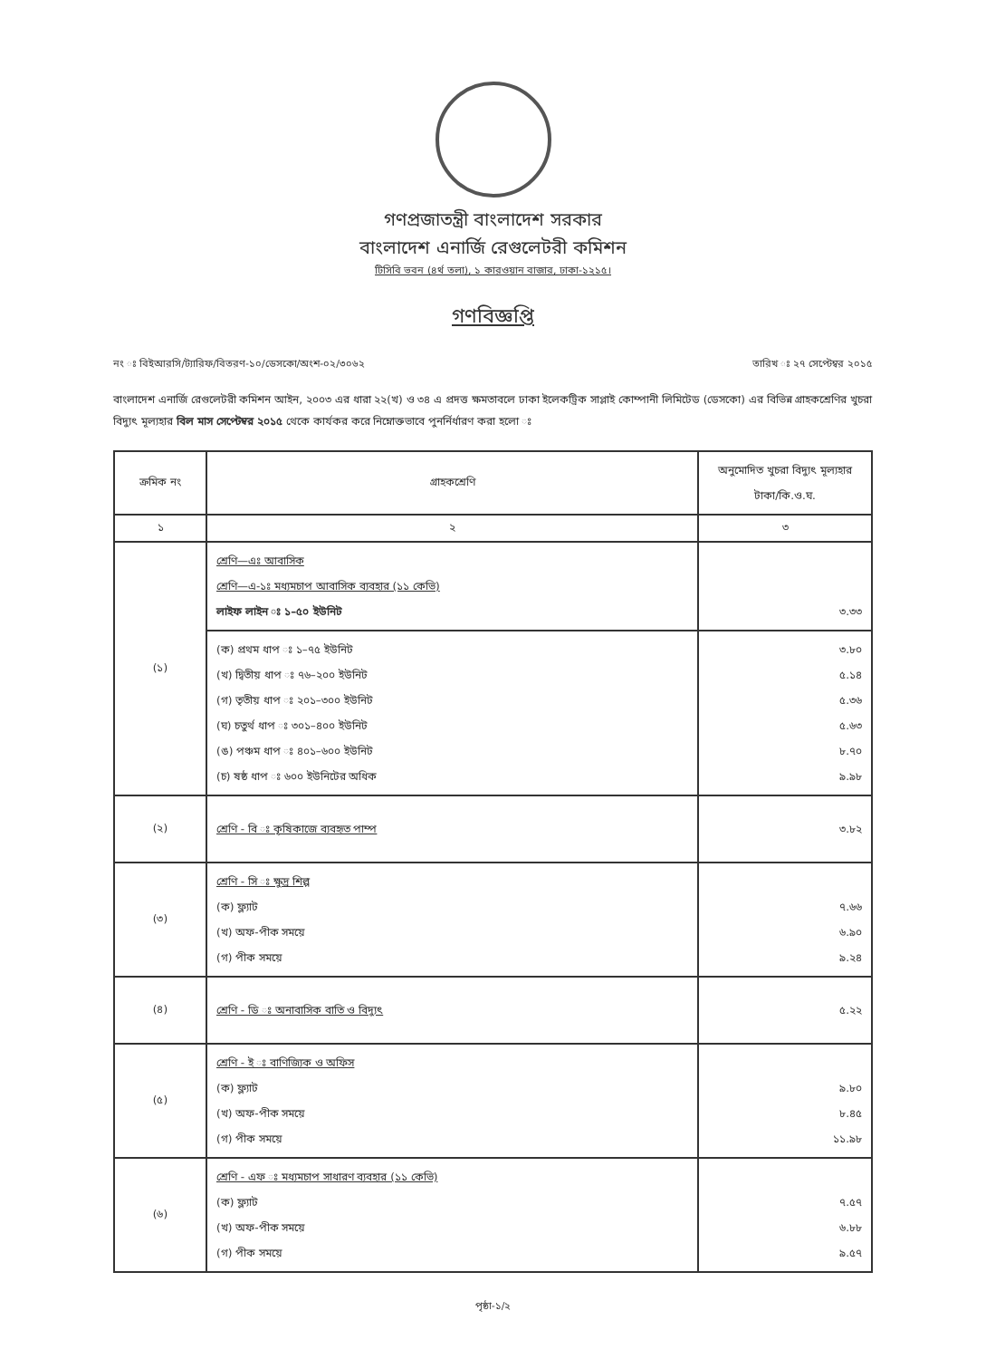গণপ্রজাতন্ত্রী বাংলাদেশ সরকার
বাংলাদেশ এনার্জি রেগুলেটরী কমিশন
টিসিবি ভবন (৪র্থ তলা), ১ কারওয়ান বাজার, ঢাকা-১২১৫।
গণবিজ্ঞপ্তি
নং ঃ বিইআরসি/ট্যারিফ/বিতরণ-১০/ডেসকো/অংশ-০২/৩০৬২ তারিখ ঃ ২৭ সেপ্টেম্বর ২০১৫
বাংলাদেশ এনার্জি রেগুলেটরী কমিশন আইন, ২০০৩ এর ধারা ২২(খ) ও ৩৪ এ প্রদত্ত ক্ষমতাবলে ঢাকা ইলেকট্রিক সাপ্লাই কোম্পানী লিমিটেড (ডেসকো) এর বিভিন্ন গ্রাহকশ্রেণির খুচরা বিদ্যুৎ মূল্যহার বিল মাস সেপ্টেম্বর ২০১৫ থেকে কার্যকর করে নিম্নোক্তভাবে পুনর্নির্ধারণ করা হলো ঃ
| ক্রমিক নং | গ্রাহকশ্রেণি | অনুমোদিত খুচরা বিদ্যুৎ মূল্যহার টাকা/কি.ও.ঘ. |
| --- | --- | --- |
| ১ | ২ | ৩ |
| (১) | শ্রেণি—এঃ আবাসিক শ্রেণি—এ-১ঃ মধ্যমচাপ আবাসিক ব্যবহার (১১ কেভি) লাইফ লাইন ঃ ১–৫০ ইউনিট | ৩.৩৩ |
| | (ক) প্রথম ধাপ ঃ ১–৭৫ ইউনিট (খ) দ্বিতীয় ধাপ ঃ ৭৬–২০০ ইউনিট (গ) তৃতীয় ধাপ ঃ ২০১–৩০০ ইউনিট (ঘ) চতুর্থ ধাপ ঃ ৩০১–৪০০ ইউনিট (ঙ) পঞ্চম ধাপ ঃ ৪০১–৬০০ ইউনিট (চ) ষষ্ঠ ধাপ ঃ ৬০০ ইউনিটের অধিক | ৩.৮০ ৫.১৪ ৫.৩৬ ৫.৬৩ ৮.৭০ ৯.৯৮ |
| (২) | শ্রেণি - বি ঃ কৃষিকাজে ব্যবহৃত পাম্প | ৩.৮২ |
| (৩) | শ্রেণি - সি ঃ ক্ষুদ্র শিল্প (ক) ফ্ল্যাট (খ) অফ-পীক সময়ে (গ) পীক সময়ে | ৭.৬৬ ৬.৯০ ৯.২৪ |
| (৪) | শ্রেণি - ডি ঃ অনাবাসিক বাতি ও বিদ্যুৎ | ৫.২২ |
| (৫) | শ্রেণি - ই ঃ বাণিজ্যিক ও অফিস (ক) ফ্ল্যাট (খ) অফ-পীক সময়ে (গ) পীক সময়ে | ৯.৮০ ৮.৪৫ ১১.৯৮ |
| (৬) | শ্রেণি - এফ ঃ মধ্যমচাপ সাধারণ ব্যবহার (১১ কেভি) (ক) ফ্ল্যাট (খ) অফ-পীক সময়ে (গ) পীক সময়ে | ৭.৫৭ ৬.৮৮ ৯.৫৭ |
পৃষ্ঠা-১/২